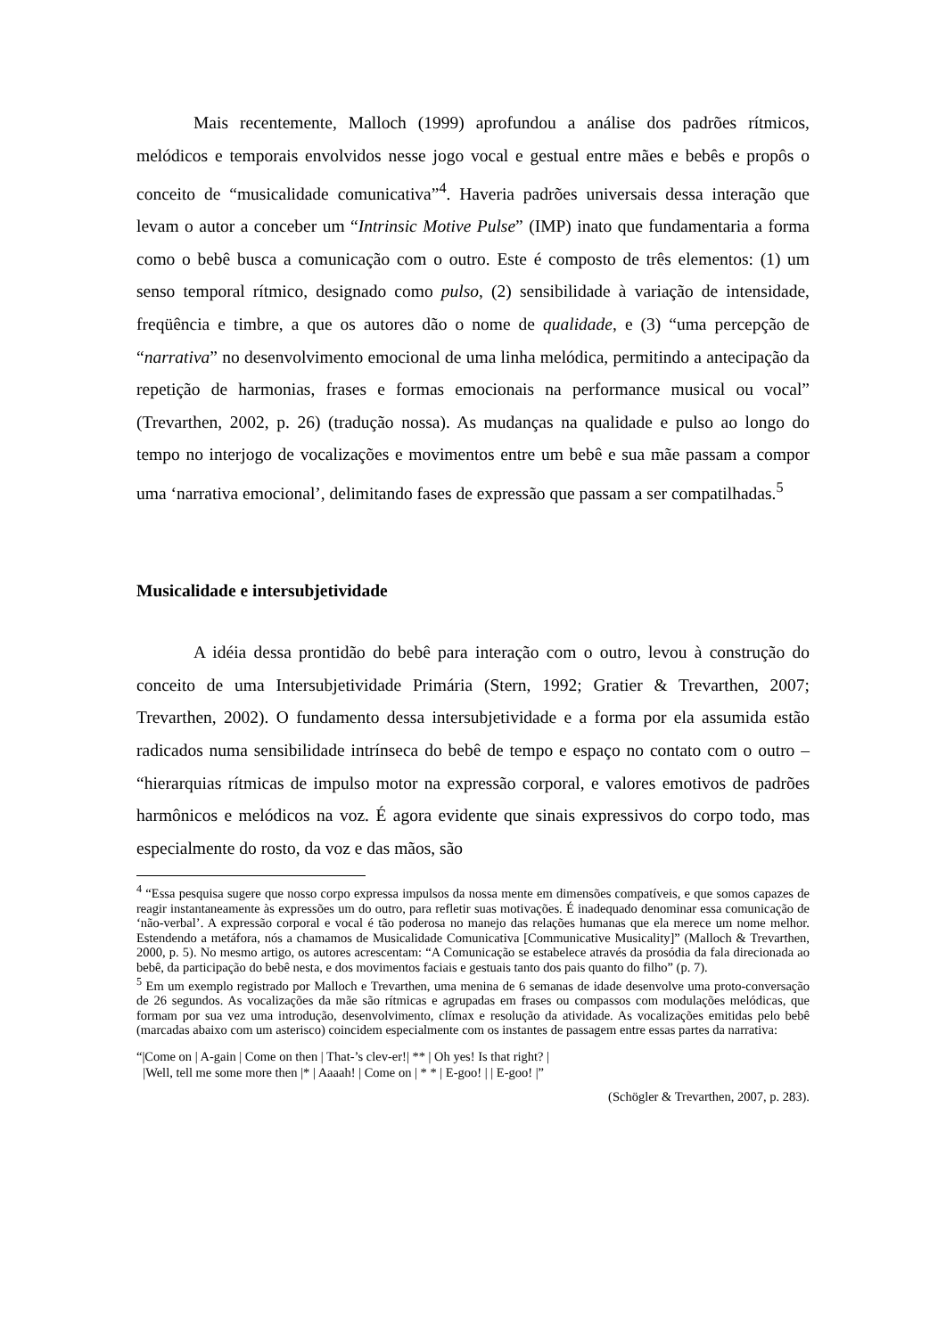Mais recentemente, Malloch (1999) aprofundou a análise dos padrões rítmicos, melódicos e temporais envolvidos nesse jogo vocal e gestual entre mães e bebês e propôs o conceito de “musicalidade comunicativa”<sup>4</sup>. Haveria padrões universais dessa interação que levam o autor a conceber um “Intrinsic Motive Pulse” (IMP) inato que fundamentaria a forma como o bebê busca a comunicação com o outro. Este é composto de três elementos: (1) um senso temporal rítmico, designado como pulso, (2) sensibilidade à variação de intensidade, freqüência e timbre, a que os autores dão o nome de qualidade, e (3) “uma percepção de “narrativa” no desenvolvimento emocional de uma linha melódica, permitindo a antecipação da repetição de harmonias, frases e formas emocionais na performance musical ou vocal” (Trevarthen, 2002, p. 26) (tradução nossa). As mudanças na qualidade e pulso ao longo do tempo no interjogo de vocalizações e movimentos entre um bebê e sua mãe passam a compor uma ‘narrativa emocional’, delimitando fases de expressão que passam a ser compatilhadas.<sup>5</sup>
Musicalidade e intersubjetividade
A idéia dessa prontidão do bebê para interação com o outro, levou à construção do conceito de uma Intersubjetividade Primária (Stern, 1992; Gratier & Trevarthen, 2007; Trevarthen, 2002). O fundamento dessa intersubjetividade e a forma por ela assumida estão radicados numa sensibilidade intrínseca do bebê de tempo e espaço no contato com o outro – “hierarquias rítmicas de impulso motor na expressão corporal, e valores emotivos de padrões harmônicos e melódicos na voz. É agora evidente que sinais expressivos do corpo todo, mas especialmente do rosto, da voz e das mãos, são
<sup>4</sup> “Essa pesquisa sugere que nosso corpo expressa impulsos da nossa mente em dimensões compatíveis, e que somos capazes de reagir instantaneamente às expressões um do outro, para refletir suas motivações. É inadequado denominar essa comunicação de ‘não-verbal’. A expressão corporal e vocal é tão poderosa no manejo das relações humanas que ela merece um nome melhor. Estendendo a metáfora, nós a chamamos de Musicalidade Comunicativa [Communicative Musicality]” (Malloch & Trevarthen, 2000, p. 5). No mesmo artigo, os autores acrescentam: “A Comunicação se estabelece através da prosódia da fala direcionada ao bebê, da participação do bebê nesta, e dos movimentos faciais e gestuais tanto dos pais quanto do filho” (p. 7).
<sup>5</sup> Em um exemplo registrado por Malloch e Trevarthen, uma menina de 6 semanas de idade desenvolve uma proto-conversação de 26 segundos. As vocalizações da mãe são rítmicas e agrupadas em frases ou compassos com modulações melódicas, que formam por sua vez uma introdução, desenvolvimento, clímax e resolução da atividade. As vocalizações emitidas pelo bebê (marcadas abaixo com um asterisco) coincidem especialmente com os instantes de passagem entre essas partes da narrativa:
“|Come on | A-gain | Come on then | That-’s clev-er!| ** | Oh yes! Is that right? |
|Well, tell me some more then |* | Aaaah! | Come on | * * | E-goo! | | E-goo! |”
(Schögler & Trevarthen, 2007, p. 283).